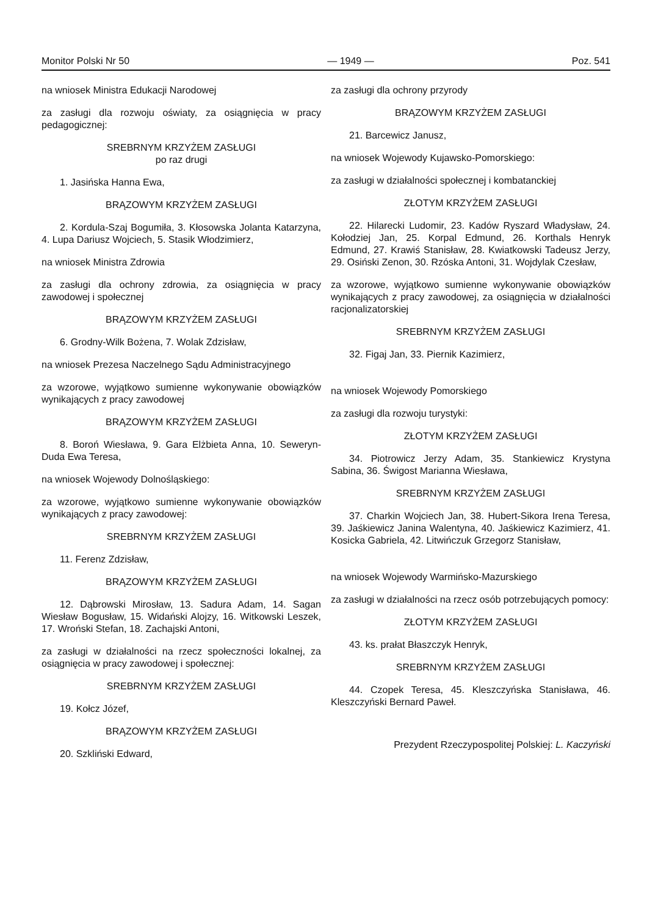Monitor Polski Nr 50 — 1949 — Poz. 541
na wniosek Ministra Edukacji Narodowej
za zasługi dla rozwoju oświaty, za osiągnięcia w pracy pedagogicznej:
SREBRNYM KRZYŻEM ZASŁUGI
po raz drugi
1. Jasińska Hanna Ewa,
BRĄZOWYM KRZYŻEM ZASŁUGI
2. Kordula-Szaj Bogumiła, 3. Kłosowska Jolanta Katarzyna, 4. Lupa Dariusz Wojciech, 5. Stasik Włodzimierz,
na wniosek Ministra Zdrowia
za zasługi dla ochrony zdrowia, za osiągnięcia w pracy zawodowej i społecznej
BRĄZOWYM KRZYŻEM ZASŁUGI
6. Grodny-Wilk Bożena, 7. Wolak Zdzisław,
na wniosek Prezesa Naczelnego Sądu Administracyjnego
za wzorowe, wyjątkowo sumienne wykonywanie obowiązków wynikających z pracy zawodowej
BRĄZOWYM KRZYŻEM ZASŁUGI
8. Boroń Wiesława, 9. Gara Elżbieta Anna, 10. Seweryn-Duda Ewa Teresa,
na wniosek Wojewody Dolnośląskiego:
za wzorowe, wyjątkowo sumienne wykonywanie obowiązków wynikających z pracy zawodowej:
SREBRNYM KRZYŻEM ZASŁUGI
11. Ferenz Zdzisław,
BRĄZOWYM KRZYŻEM ZASŁUGI
12. Dąbrowski Mirosław, 13. Sadura Adam, 14. Sagan Wiesław Bogusław, 15. Widański Alojzy, 16. Witkowski Leszek, 17. Wroński Stefan, 18. Zachajski Antoni,
za zasługi w działalności na rzecz społeczności lokalnej, za osiągnięcia w pracy zawodowej i społecznej:
SREBRNYM KRZYŻEM ZASŁUGI
19. Kołcz Józef,
BRĄZOWYM KRZYŻEM ZASŁUGI
20. Szkliński Edward,
za zasługi dla ochrony przyrody
BRĄZOWYM KRZYŻEM ZASŁUGI
21. Barcewicz Janusz,
na wniosek Wojewody Kujawsko-Pomorskiego:
za zasługi w działalności społecznej i kombatanckiej
ZŁOTYM KRZYŻEM ZASŁUGI
22. Hilarecki Ludomir, 23. Kadów Ryszard Władysław, 24. Kołodziej Jan, 25. Korpal Edmund, 26. Korthals Henryk Edmund, 27. Krawiś Stanisław, 28. Kwiatkowski Tadeusz Jerzy, 29. Osiński Zenon, 30. Rzóska Antoni, 31. Wojdylak Czesław,
za wzorowe, wyjątkowo sumienne wykonywanie obowiązków wynikających z pracy zawodowej, za osiągnięcia w działalności racjonalizatorskiej
SREBRNYM KRZYŻEM ZASŁUGI
32. Figaj Jan, 33. Piernik Kazimierz,
na wniosek Wojewody Pomorskiego
za zasługi dla rozwoju turystyki:
ZŁOTYM KRZYŻEM ZASŁUGI
34. Piotrowicz Jerzy Adam, 35. Stankiewicz Krystyna Sabina, 36. Świgost Marianna Wiesława,
SREBRNYM KRZYŻEM ZASŁUGI
37. Charkin Wojciech Jan, 38. Hubert-Sikora Irena Teresa, 39. Jaśkiewicz Janina Walentyna, 40. Jaśkiewicz Kazimierz, 41. Kosicka Gabriela, 42. Litwińczuk Grzegorz Stanisław,
na wniosek Wojewody Warmińsko-Mazurskiego
za zasługi w działalności na rzecz osób potrzebujących pomocy:
ZŁOTYM KRZYŻEM ZASŁUGI
43. ks. prałat Błaszczyk Henryk,
SREBRNYM KRZYŻEM ZASŁUGI
44. Czopek Teresa, 45. Kleszczyńska Stanisława, 46. Kleszczyński Bernard Paweł.
Prezydent Rzeczypospolitej Polskiej: L. Kaczyński